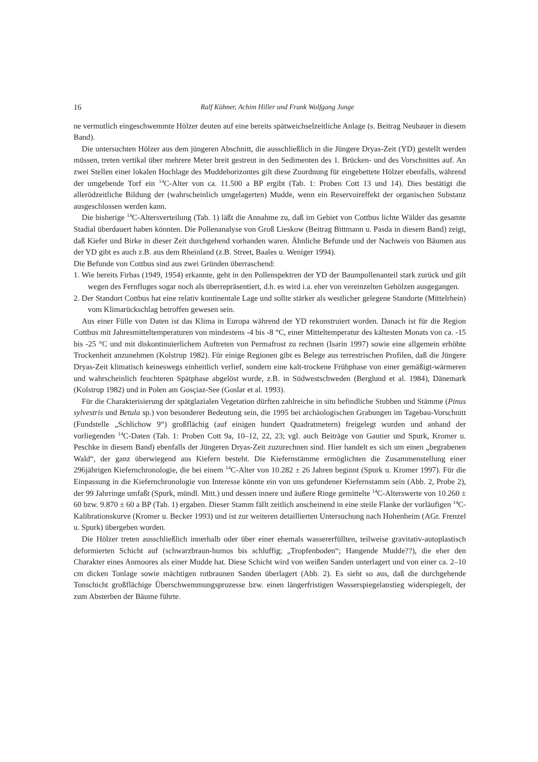16 Ralf Kühner, Achim Hiller und Frank Wolfgang Junge
ne vermutlich eingeschwemmte Hölzer deuten auf eine bereits spätweichselzeitliche Anlage (s. Beitrag Neubauer in diesem Band).
Die untersuchten Hölzer aus dem jüngeren Abschnitt, die ausschließlich in die Jüngere Dryas-Zeit (YD) gestellt werden müssen, treten vertikal über mehrere Meter breit gestreut in den Sedimenten des 1. Brücken- und des Vorschnittes auf. An zwei Stellen einer lokalen Hochlage des Muddehorizontes gilt diese Zuordnung für eingebettete Hölzer ebenfalls, während der umgebende Torf ein <sup>14</sup>C-Alter von ca. 11.500 a BP ergibt (Tab. 1: Proben Cott 13 und 14). Dies bestätigt die allerödzeitliche Bildung der (wahrscheinlich umgelagerten) Mudde, wenn ein Reservoireffekt der organischen Substanz ausgeschlossen werden kann.
Die bisherige <sup>14</sup>C-Altersverteilung (Tab. 1) läßt die Annahme zu, daß im Gebiet von Cottbus lichte Wälder das gesamte Stadial überdauert haben könnten. Die Pollenanalyse von Groß Lieskow (Beitrag Bittmann u. Pasda in diesem Band) zeigt, daß Kiefer und Birke in dieser Zeit durchgehend vorhanden waren. Ähnliche Befunde und der Nachweis von Bäumen aus der YD gibt es auch z.B. aus dem Rheinland (z.B. Street, Baales u. Weniger 1994).
Die Befunde von Cottbus sind aus zwei Gründen überraschend:
1. Wie bereits Firbas (1949, 1954) erkannte, geht in den Pollenspektren der YD der Baumpollenanteil stark zurück und gilt wegen des Fernfluges sogar noch als überrepräsentiert, d.h. es wird i.a. eher von vereinzelten Gehölzen ausgegangen.
2. Der Standort Cottbus hat eine relativ kontinentale Lage und sollte stärker als westlicher gelegene Standorte (Mittelrhein) vom Klimarückschlag betroffen gewesen sein.
Aus einer Fülle von Daten ist das Klima in Europa während der YD rekonstruiert worden. Danach ist für die Region Cottbus mit Jahresmitteltemperaturen von mindestens -4 bis -8 °C, einer Mitteltemperatur des kältesten Monats von ca. -15 bis -25 °C und mit diskontinuierlichem Auftreten von Permafrost zu rechnen (Isarin 1997) sowie eine allgemein erhöhte Trockenheit anzunehmen (Kolstrup 1982). Für einige Regionen gibt es Belege aus terrestrischen Profilen, daß die Jüngere Dryas-Zeit klimatisch keineswegs einheitlich verlief, sondern eine kalt-trockene Frühphase von einer gemäßigt-wärmeren und wahrscheinlich feuchteren Spätphase abgelöst wurde, z.B. in Südwestschweden (Berglund et al. 1984), Dänemark (Kolstrup 1982) und in Polen am Gosçiaz-See (Goslar et al. 1993).
Für die Charakterisierung der spätglazialen Vegetation dürften zahlreiche in situ befindliche Stubben und Stämme (Pinus sylvestris und Betula sp.) von besonderer Bedeutung sein, die 1995 bei archäologischen Grabungen im Tagebau-Vorschnitt (Fundstelle „Schlichow 9“) großflächig (auf einigen hundert Quadratmetern) freigelegt wurden und anhand der vorliegenden <sup>14</sup>C-Daten (Tab. 1: Proben Cott 9a, 10–12, 22, 23; vgl. auch Beiträge von Gautier und Spurk, Kromer u. Peschke in diesem Band) ebenfalls der Jüngeren Dryas-Zeit zuzurechnen sind. Hier handelt es sich um einen „begrabenen Wald“, der ganz überwiegend aus Kiefern besteht. Die Kiefernstämme ermöglichten die Zusammenstellung einer 296jährigen Kiefernchronologie, die bei einem <sup>14</sup>C-Alter von 10.282 ± 26 Jahren beginnt (Spurk u. Kromer 1997). Für die Einpassung in die Kiefernchronologie von Interesse könnte ein von uns gefundener Kiefernstamm sein (Abb. 2, Probe 2), der 99 Jahrringe umfaßt (Spurk, mündl. Mitt.) und dessen innere und äußere Ringe gemittelte <sup>14</sup>C-Alterswerte von 10.260 ± 60 bzw. 9.870 ± 60 a BP (Tab. 1) ergaben. Dieser Stamm fällt zeitlich anscheinend in eine steile Flanke der vorläufigen <sup>14</sup>C-Kalibrationskurve (Kromer u. Becker 1993) und ist zur weiteren detaillierten Untersuchung nach Hohenheim (AGr. Frenzel u. Spurk) übergeben worden.
Die Hölzer treten ausschließlich innerhalb oder über einer ehemals wassererfüllten, teilweise gravitativ-autoplastisch deformierten Schicht auf (schwarzbraun-humos bis schluffig; „Tropfenboden“; Hangende Mudde??), die eher den Charakter eines Anmoores als einer Mudde hat. Diese Schicht wird von weißen Sanden unterlagert und von einer ca. 2–10 cm dicken Tonlage sowie mächtigen rotbraunen Sanden überlagert (Abb. 2). Es sieht so aus, daß die durchgehende Tonschicht großflächige Überschwemmungsprozesse bzw. einen längerfristigen Wasserspiegelanstieg widerspiegelt, der zum Absterben der Bäume führte.